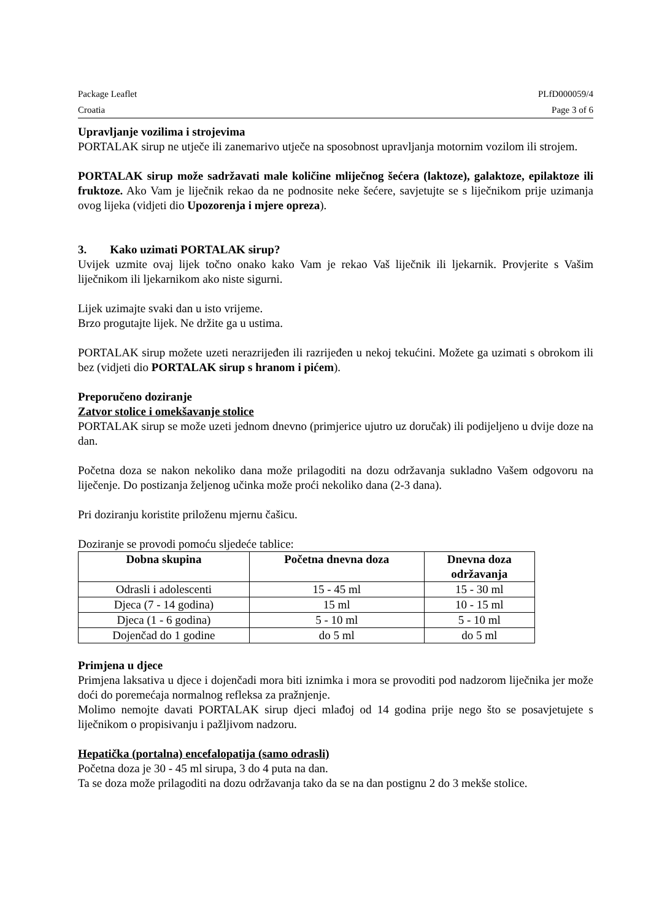Package Leaflet PLfD000059/4
Croatia Page 3 of 6
Upravljanje vozilima i strojevima
PORTALAK sirup ne utječe ili zanemarivo utječe na sposobnost upravljanja motornim vozilom ili strojem.
PORTALAK sirup može sadržavati male količine mliječnog šećera (laktoze), galaktoze, epilaktoze ili fruktoze. Ako Vam je liječnik rekao da ne podnosite neke šećere, savjetujte se s liječnikom prije uzimanja ovog lijeka (vidjeti dio Upozorenja i mjere opreza).
3. Kako uzimati PORTALAK sirup?
Uvijek uzmite ovaj lijek točno onako kako Vam je rekao Vaš liječnik ili ljekarnik. Provjerite s Vašim liječnikom ili ljekarnikom ako niste sigurni.
Lijek uzimajte svaki dan u isto vrijeme.
Brzo progutajte lijek. Ne držite ga u ustima.
PORTALAK sirup možete uzeti nerazrijeđen ili razrijeđen u nekoj tekućini. Možete ga uzimati s obrokom ili bez (vidjeti dio PORTALAK sirup s hranom i pićem).
Preporučeno doziranje
Zatvor stolice i omekšavanje stolice
PORTALAK sirup se može uzeti jednom dnevno (primjerice ujutro uz doručak) ili podijeljeno u dvije doze na dan.
Početna doza se nakon nekoliko dana može prilagoditi na dozu održavanja sukladno Vašem odgovoru na liječenje. Do postizanja željenog učinka može proći nekoliko dana (2-3 dana).
Pri doziranju koristite priloženu mjernu čašicu.
Doziranje se provodi pomoću sljedeće tablice:
| Dobna skupina | Početna dnevna doza | Dnevna doza održavanja |
| --- | --- | --- |
| Odrasli i adolescenti | 15 - 45 ml | 15 - 30 ml |
| Djeca (7 - 14 godina) | 15 ml | 10 - 15 ml |
| Djeca (1 - 6 godina) | 5 - 10 ml | 5 - 10 ml |
| Dojenčad do 1 godine | do 5 ml | do 5 ml |
Primjena u djece
Primjena laksativa u djece i dojenčadi mora biti iznimka i mora se provoditi pod nadzorom liječnika jer može doći do poremećaja normalnog refleksa za pražnjenje.
Molimo nemojte davati PORTALAK sirup djeci mlađoj od 14 godina prije nego što se posavjetujete s liječnikom o propisivanju i pažljivom nadzoru.
Hepatička (portalna) encefalopatija (samo odrasli)
Početna doza je 30 - 45 ml sirupa, 3 do 4 puta na dan.
Ta se doza može prilagoditi na dozu održavanja tako da se na dan postignu 2 do 3 mekše stolice.